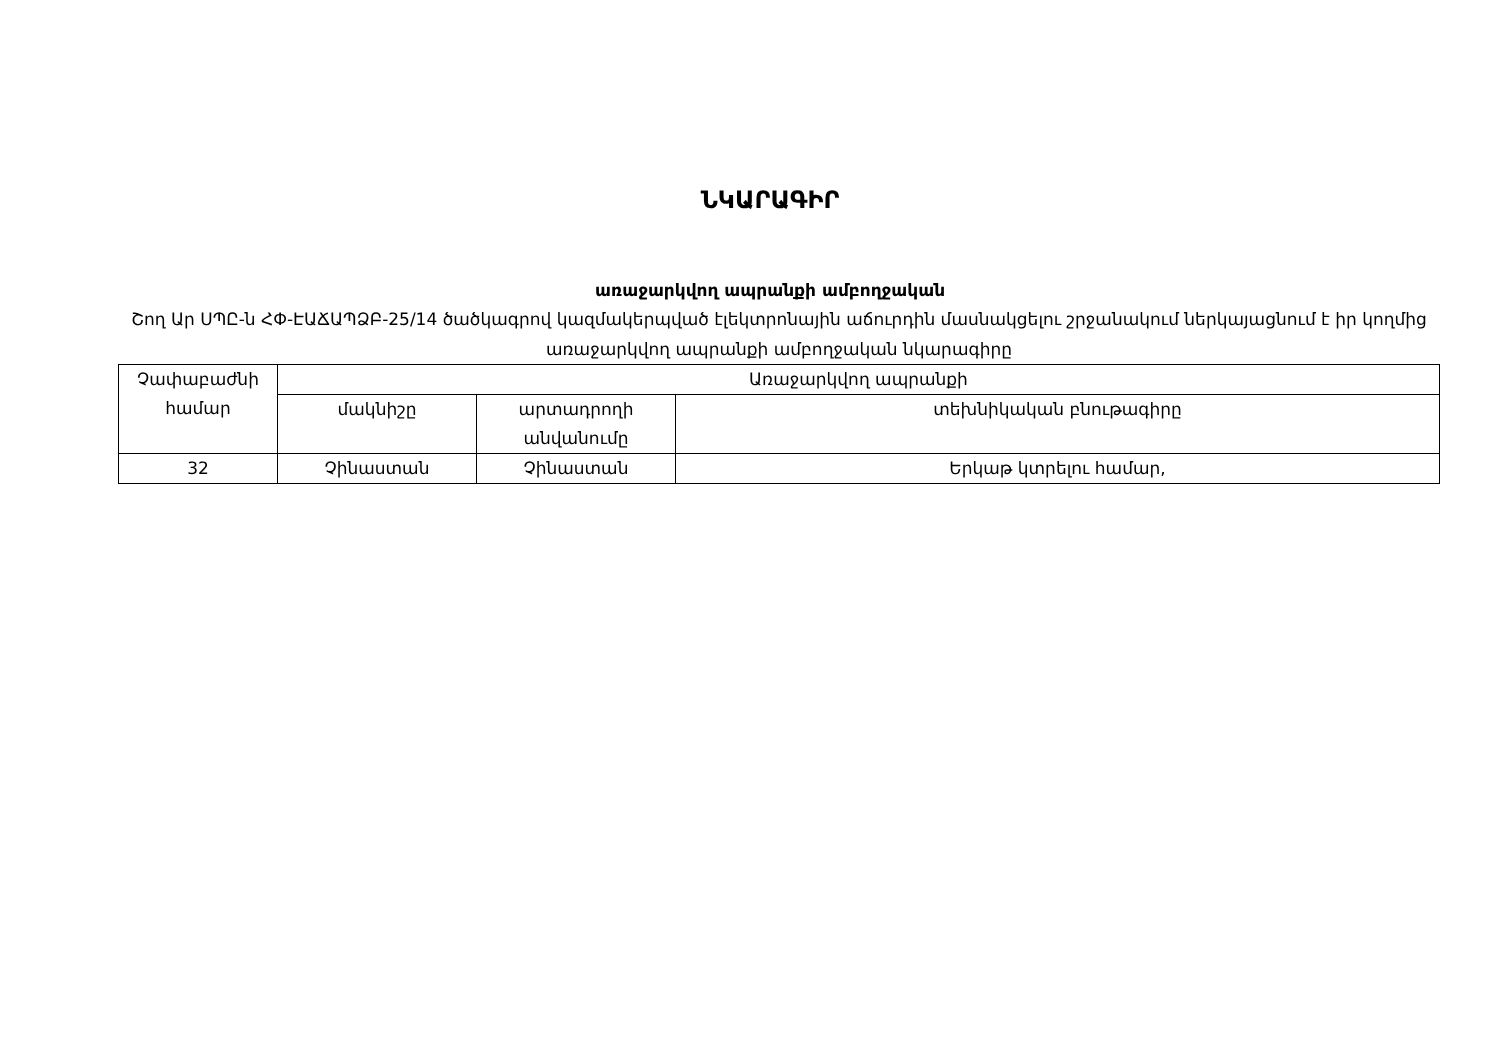ՆԿԱՐԱԳԻՐ
առաջարկվող ապրանքի ամբողջական
Շող Ար ՍՊԸ-ն ՀՓ-ԷԱՃԱՊՁԲ-25/14 ծածկագրով կազմակերպված էլեկտրոնային աճուրդին մասնակցելու շրջանակում ներկայացնում է իր կողմից առաջարկվող ապրանքի ամբողջական նկարագիրը
| Չափաբաժնի համար | Առաջարկվող ապրանքի | | |
| --- | --- | --- | --- |
| | մակնիշը | արտադրողի անվանումը | տեխնիկական բնութագիրը |
| 32 | Չինաստան | Չինաստան | Երկաթ կտրելու համար, |